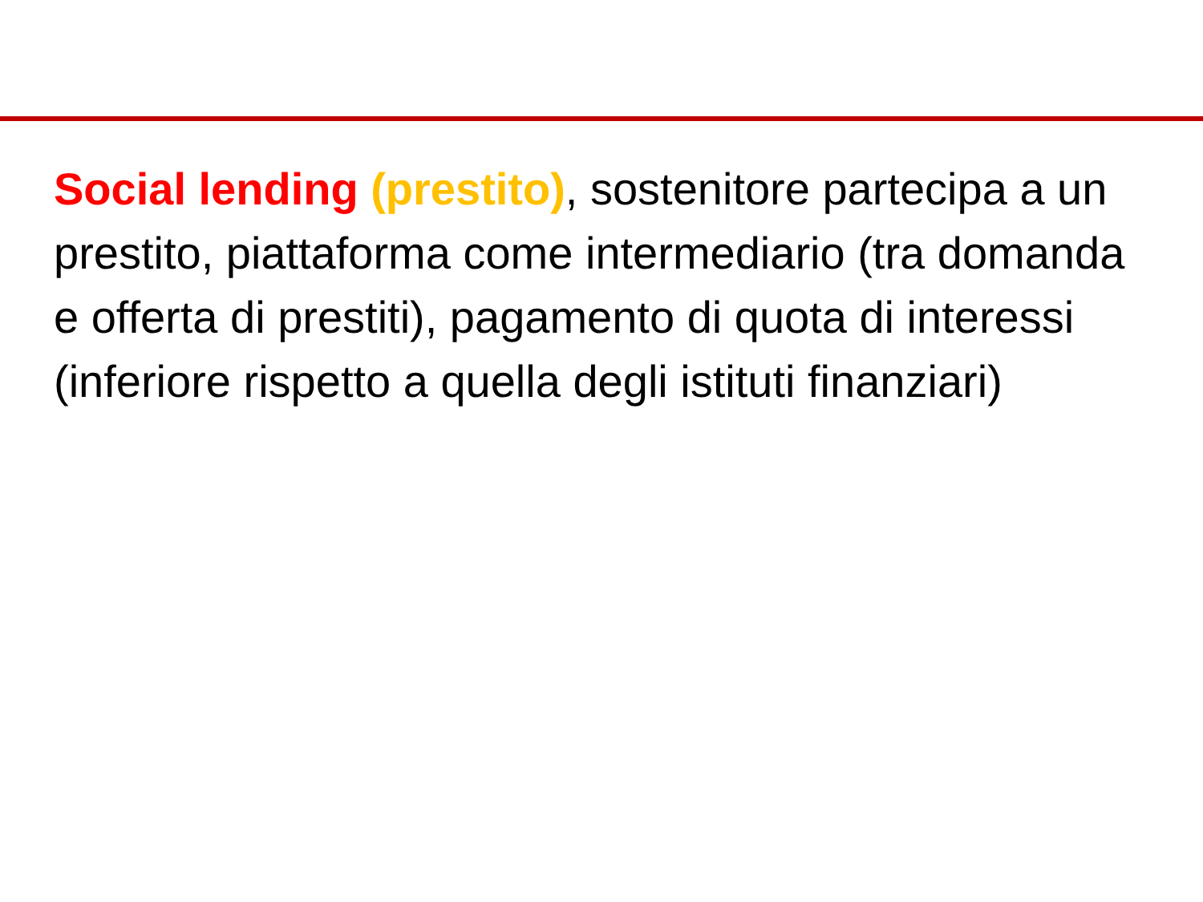Social lending (prestito), sostenitore partecipa a un prestito, piattaforma come intermediario (tra domanda e offerta di prestiti), pagamento di quota di interessi (inferiore rispetto a quella degli istituti finanziari)